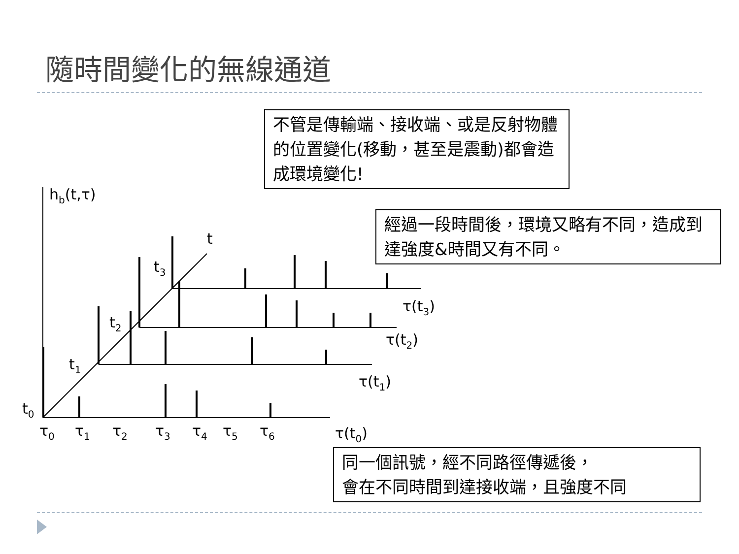隨時間變化的無線通道
不管是傳輸端、接收端、或是反射物體的位置變化(移動，甚至是震動)都會造成環境變化!
經過一段時間後，環境又略有不同，造成到達強度&時間又有不同。
同一個訊號，經不同路徑傳遞後，
會在不同時間到達接收端，且強度不同
hb(t,τ)
t
t0
t1
t2
t3
τ0
τ1
τ2
τ3
τ4
τ5
τ6
τ(t0)
τ(t1)
τ(t2)
τ(t3)